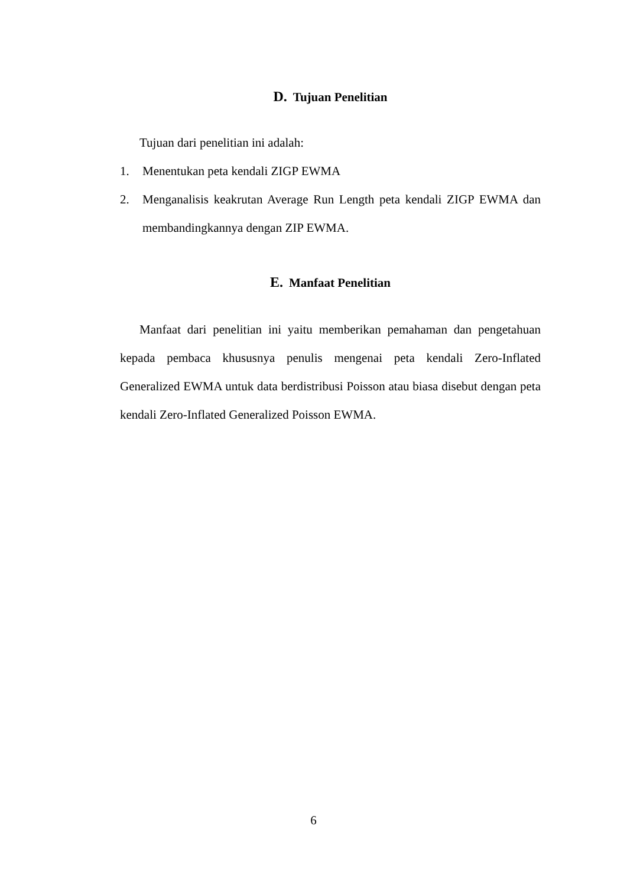D. Tujuan Penelitian
Tujuan dari penelitian ini adalah:
1. Menentukan peta kendali ZIGP EWMA
2. Menganalisis keakrutan Average Run Length peta kendali ZIGP EWMA dan membandingkannya dengan ZIP EWMA.
E. Manfaat Penelitian
Manfaat dari penelitian ini yaitu memberikan pemahaman dan pengetahuan kepada pembaca khususnya penulis mengenai peta kendali Zero-Inflated Generalized EWMA untuk data berdistribusi Poisson atau biasa disebut dengan peta kendali Zero-Inflated Generalized Poisson EWMA.
6